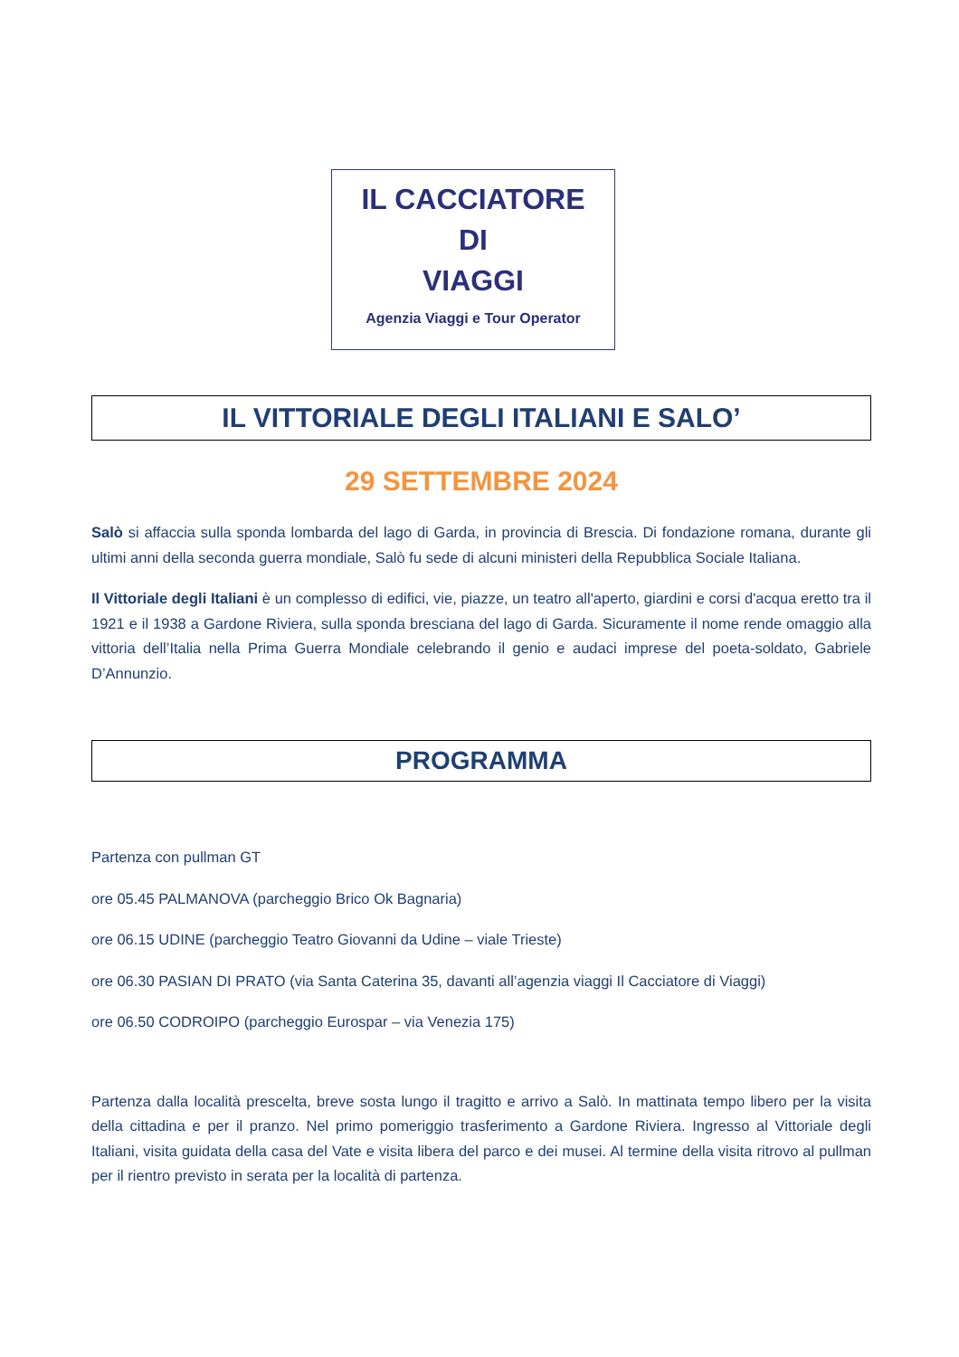IL CACCIATORE
DI
VIAGGI
Agenzia Viaggi e Tour Operator
IL VITTORIALE DEGLI ITALIANI E SALO’
29 SETTEMBRE 2024
Salò si affaccia sulla sponda lombarda del lago di Garda, in provincia di Brescia. Di fondazione romana, durante gli ultimi anni della seconda guerra mondiale, Salò fu sede di alcuni ministeri della Repubblica Sociale Italiana.
Il Vittoriale degli Italiani è un complesso di edifici, vie, piazze, un teatro all'aperto, giardini e corsi d'acqua eretto tra il 1921 e il 1938 a Gardone Riviera, sulla sponda bresciana del lago di Garda. Sicuramente il nome rende omaggio alla vittoria dell’Italia nella Prima Guerra Mondiale celebrando il genio e audaci imprese del poeta-soldato, Gabriele D’Annunzio.
PROGRAMMA
Partenza con pullman GT
ore 05.45 PALMANOVA (parcheggio Brico Ok Bagnaria)
ore 06.15 UDINE (parcheggio Teatro Giovanni da Udine – viale Trieste)
ore 06.30 PASIAN DI PRATO (via Santa Caterina 35, davanti all’agenzia viaggi Il Cacciatore di Viaggi)
ore 06.50 CODROIPO (parcheggio Eurospar – via Venezia 175)
Partenza dalla località prescelta, breve sosta lungo il tragitto e arrivo a Salò. In mattinata tempo libero per la visita della cittadina e per il pranzo. Nel primo pomeriggio trasferimento a Gardone Riviera. Ingresso al Vittoriale degli Italiani, visita guidata della casa del Vate e visita libera del parco e dei musei. Al termine della visita ritrovo al pullman per il rientro previsto in serata per la località di partenza.